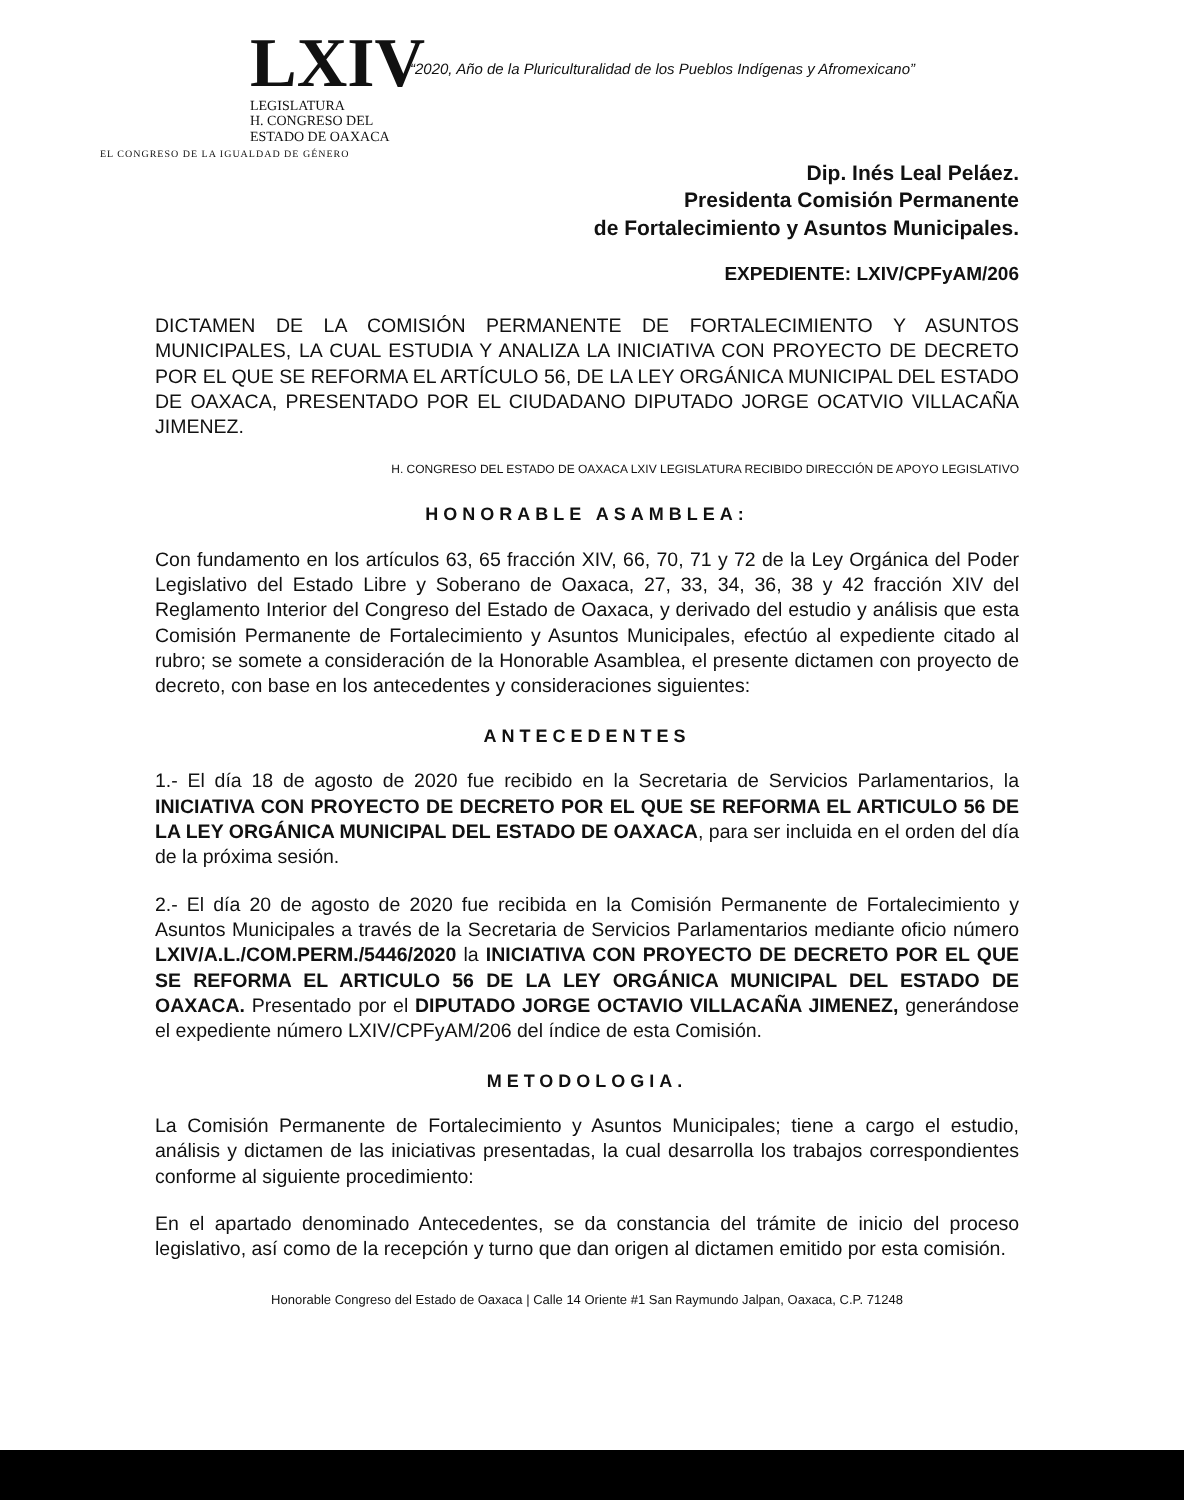LXIV
LEGISLATURA
H. CONGRESO DEL
ESTADO DE OAXACA
EL CONGRESO DE LA IGUALDAD DE GÉNERO
“2020, Año de la Pluriculturalidad de los Pueblos Indígenas y Afromexicano”
Dip. Inés Leal Peláez.
Presidenta Comisión Permanente
de Fortalecimiento y Asuntos Municipales.
EXPEDIENTE: LXIV/CPFyAM/206
DICTAMEN DE LA COMISIÓN PERMANENTE DE FORTALECIMIENTO Y ASUNTOS MUNICIPALES, LA CUAL ESTUDIA Y ANALIZA LA INICIATIVA CON PROYECTO DE DECRETO POR EL QUE SE REFORMA EL ARTÍCULO 56, DE LA LEY ORGÁNICA MUNICIPAL DEL ESTADO DE OAXACA, PRESENTADO POR EL CIUDADANO DIPUTADO JORGE OCATVIO VILLACAÑA JIMENEZ.
H. CONGRESO DEL ESTADO DE OAXACA LXIV LEGISLATURA RECIBIDO DIRECCIÓN DE APOYO LEGISLATIVO
HONORABLE ASAMBLEA:
Con fundamento en los artículos 63, 65 fracción XIV, 66, 70, 71 y 72 de la Ley Orgánica del Poder Legislativo del Estado Libre y Soberano de Oaxaca, 27, 33, 34, 36, 38 y 42 fracción XIV del Reglamento Interior del Congreso del Estado de Oaxaca, y derivado del estudio y análisis que esta Comisión Permanente de Fortalecimiento y Asuntos Municipales, efectúo al expediente citado al rubro; se somete a consideración de la Honorable Asamblea, el presente dictamen con proyecto de decreto, con base en los antecedentes y consideraciones siguientes:
ANTECEDENTES
1.- El día 18 de agosto de 2020 fue recibido en la Secretaria de Servicios Parlamentarios, la INICIATIVA CON PROYECTO DE DECRETO POR EL QUE SE REFORMA EL ARTICULO 56 DE LA LEY ORGÁNICA MUNICIPAL DEL ESTADO DE OAXACA, para ser incluida en el orden del día de la próxima sesión.
2.- El día 20 de agosto de 2020 fue recibida en la Comisión Permanente de Fortalecimiento y Asuntos Municipales a través de la Secretaria de Servicios Parlamentarios mediante oficio número LXIV/A.L./COM.PERM./5446/2020 la INICIATIVA CON PROYECTO DE DECRETO POR EL QUE SE REFORMA EL ARTICULO 56 DE LA LEY ORGÁNICA MUNICIPAL DEL ESTADO DE OAXACA. Presentado por el DIPUTADO JORGE OCTAVIO VILLACAÑA JIMENEZ, generándose el expediente número LXIV/CPFyAM/206 del índice de esta Comisión.
METODOLOGIA.
La Comisión Permanente de Fortalecimiento y Asuntos Municipales; tiene a cargo el estudio, análisis y dictamen de las iniciativas presentadas, la cual desarrolla los trabajos correspondientes conforme al siguiente procedimiento:
En el apartado denominado Antecedentes, se da constancia del trámite de inicio del proceso legislativo, así como de la recepción y turno que dan origen al dictamen emitido por esta comisión.
Honorable Congreso del Estado de Oaxaca | Calle 14 Oriente #1 San Raymundo Jalpan, Oaxaca, C.P. 71248